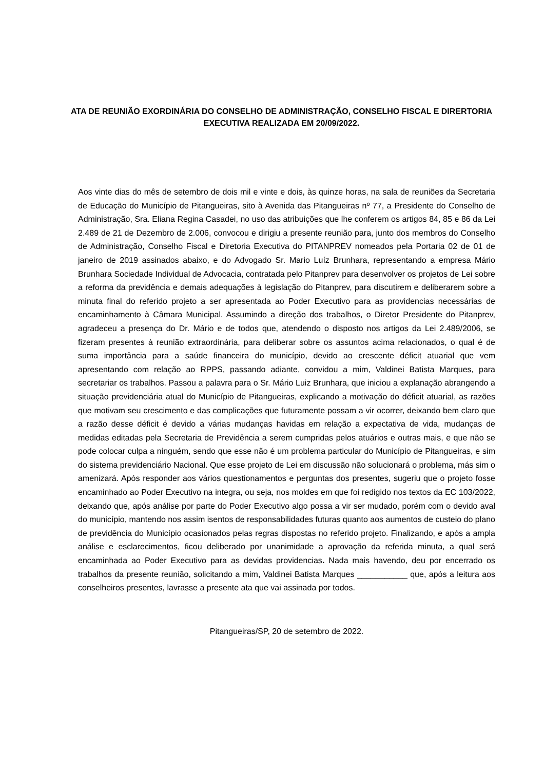ATA DE REUNIÃO EXORDINÁRIA DO CONSELHO DE ADMINISTRAÇÃO, CONSELHO FISCAL E DIRERTORIA EXECUTIVA REALIZADA EM 20/09/2022.
Aos vinte dias do mês de setembro de dois mil e vinte e dois, às quinze horas, na sala de reuniões da Secretaria de Educação do Município de Pitangueiras, sito à Avenida das Pitangueiras nº 77, a Presidente do Conselho de Administração, Sra. Eliana Regina Casadei, no uso das atribuições que lhe conferem os artigos 84, 85 e 86 da Lei 2.489 de 21 de Dezembro de 2.006, convocou e dirigiu a presente reunião para, junto dos membros do Conselho de Administração, Conselho Fiscal e Diretoria Executiva do PITANPREV nomeados pela Portaria 02 de 01 de janeiro de 2019 assinados abaixo, e do Advogado Sr. Mario Luíz Brunhara, representando a empresa Mário Brunhara Sociedade Individual de Advocacia, contratada pelo Pitanprev para desenvolver os projetos de Lei sobre a reforma da previdência e demais adequações à legislação do Pitanprev, para discutirem e deliberarem sobre a minuta final do referido projeto a ser apresentada ao Poder Executivo para as providencias necessárias de encaminhamento à Câmara Municipal. Assumindo a direção dos trabalhos, o Diretor Presidente do Pitanprev, agradeceu a presença do Dr. Mário e de todos que, atendendo o disposto nos artigos da Lei 2.489/2006, se fizeram presentes à reunião extraordinária, para deliberar sobre os assuntos acima relacionados, o qual é de suma importância para a saúde financeira do município, devido ao crescente déficit atuarial que vem apresentando com relação ao RPPS, passando adiante, convidou a mim, Valdinei Batista Marques, para secretariar os trabalhos. Passou a palavra para o Sr. Mário Luiz Brunhara, que iniciou a explanação abrangendo a situação previdenciária atual do Município de Pitangueiras, explicando a motivação do déficit atuarial, as razões que motivam seu crescimento e das complicações que futuramente possam a vir ocorrer, deixando bem claro que a razão desse déficit é devido a várias mudanças havidas em relação a expectativa de vida, mudanças de medidas editadas pela Secretaria de Previdência a serem cumpridas pelos atuários e outras mais, e que não se pode colocar culpa a ninguém, sendo que esse não é um problema particular do Município de Pitangueiras, e sim do sistema previdenciário Nacional. Que esse projeto de Lei em discussão não solucionará o problema, más sim o amenizará. Após responder aos vários questionamentos e perguntas dos presentes, sugeriu que o projeto fosse encaminhado ao Poder Executivo na integra, ou seja, nos moldes em que foi redigido nos textos da EC 103/2022, deixando que, após análise por parte do Poder Executivo algo possa a vir ser mudado, porém com o devido aval do município, mantendo nos assim isentos de responsabilidades futuras quanto aos aumentos de custeio do plano de previdência do Município ocasionados pelas regras dispostas no referido projeto. Finalizando, e após a ampla análise e esclarecimentos, ficou deliberado por unanimidade a aprovação da referida minuta, a qual será encaminhada ao Poder Executivo para as devidas providencias. Nada mais havendo, deu por encerrado os trabalhos da presente reunião, solicitando a mim, Valdinei Batista Marques ___________ que, após a leitura aos conselheiros presentes, lavrasse a presente ata que vai assinada por todos.
Pitangueiras/SP, 20 de setembro de 2022.